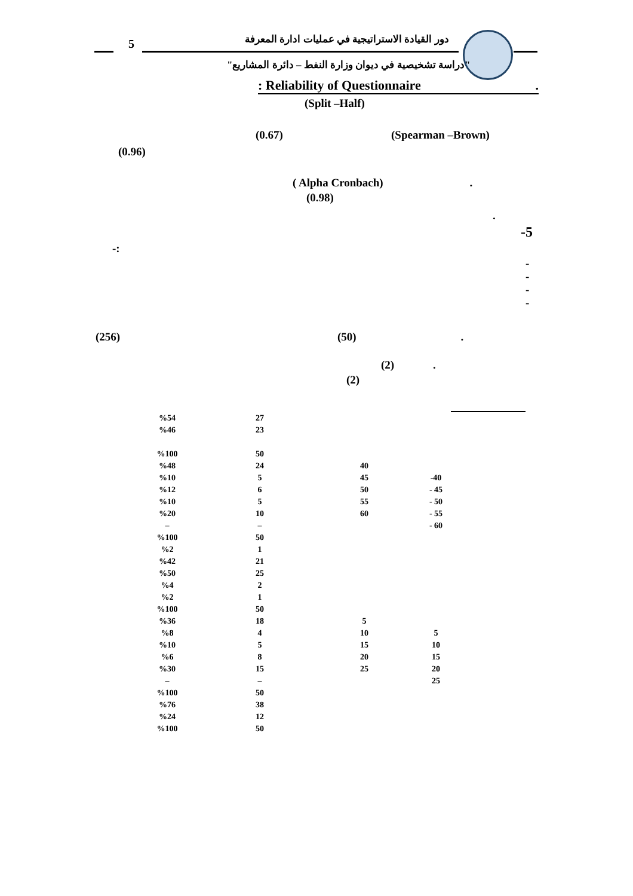5
دور القيادة الاستراتيجية في عمليات ادارة المعرفة
"دراسة تشخيصية في ديوان وزارة النفط – دائرة المشاريع"
: Reliability of Questionnaire .
(Split –Half)
(0.67) (Spearman –Brown)
(0.96)
( Alpha Cronbach) .
(0.98)
.
-5
-:
-
-
-
-
(256) (50) .
(2) .
(2)
| %54 | 27 | | |
| %46 | 23 | | |
| %100 | 50 | | |
| %48 | 24 | 40 | |
| %10 | 5 | 45 | -40 |
| %12 | 6 | 50 | - 45 |
| %10 | 5 | 55 | - 50 |
| %20 | 10 | 60 | - 55 |
| – | – | | - 60 |
| %100 | 50 | | |
| %2 | 1 | | |
| %42 | 21 | | |
| %50 | 25 | | |
| %4 | 2 | | |
| %2 | 1 | | |
| %100 | 50 | | |
| %36 | 18 | 5 | |
| %8 | 4 | 10 | 5 |
| %10 | 5 | 15 | 10 |
| %6 | 8 | 20 | 15 |
| %30 | 15 | 25 | 20 |
| – | – | | 25 |
| %100 | 50 | | |
| %76 | 38 | | |
| %24 | 12 | | |
| %100 | 50 | | |